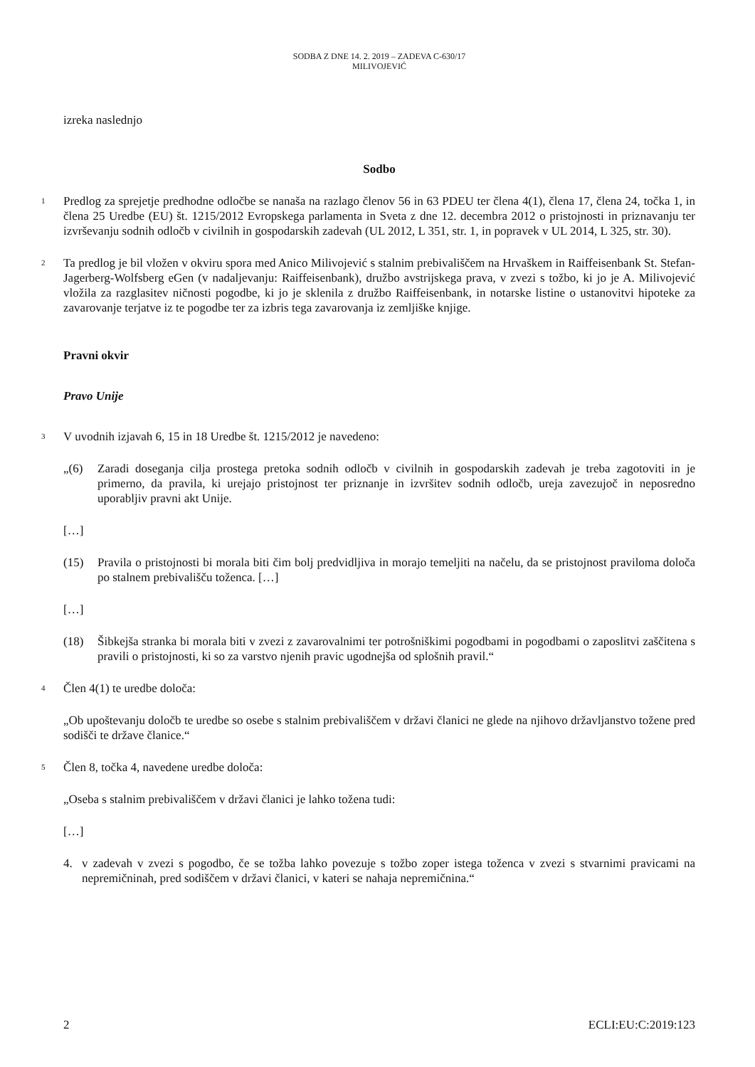SODBA Z DNE 14. 2. 2019 – ZADEVA C-630/17
MILIVOJEVIĆ
izreka naslednjo
Sodbo
1
Predlog za sprejetje predhodne odločbe se nanaša na razlago členov 56 in 63 PDEU ter člena 4(1), člena 17, člena 24, točka 1, in člena 25 Uredbe (EU) št. 1215/2012 Evropskega parlamenta in Sveta z dne 12. decembra 2012 o pristojnosti in priznavanju ter izvrševanju sodnih odločb v civilnih in gospodarskih zadevah (UL 2012, L 351, str. 1, in popravek v UL 2014, L 325, str. 30).
2
Ta predlog je bil vložen v okviru spora med Anico Milivojević s stalnim prebivališčem na Hrvaškem in Raiffeisenbank St. Stefan-Jagerberg-Wolfsberg eGen (v nadaljevanju: Raiffeisenbank), družbo avstrijskega prava, v zvezi s tožbo, ki jo je A. Milivojević vložila za razglasitev ničnosti pogodbe, ki jo je sklenila z družbo Raiffeisenbank, in notarske listine o ustanovitvi hipoteke za zavarovanje terjatve iz te pogodbe ter za izbris tega zavarovanja iz zemljiške knjige.
Pravni okvir
Pravo Unije
3
V uvodnih izjavah 6, 15 in 18 Uredbe št. 1215/2012 je navedeno:
„(6) Zaradi doseganja cilja prostega pretoka sodnih odločb v civilnih in gospodarskih zadevah je treba zagotoviti in je primerno, da pravila, ki urejajo pristojnost ter priznanje in izvršitev sodnih odločb, ureja zavezujoč in neposredno uporabljiv pravni akt Unije.
[…]
(15) Pravila o pristojnosti bi morala biti čim bolj predvidljiva in morajo temeljiti na načelu, da se pristojnost praviloma določa po stalnem prebivališču toženca. […]
[…]
(18) Šibkejša stranka bi morala biti v zvezi z zavarovalnimi ter potrošniškimi pogodbami in pogodbami o zaposlitvi zaščitena s pravili o pristojnosti, ki so za varstvo njenih pravic ugodnejša od splošnih pravil.“
4
Člen 4(1) te uredbe določa:
„Ob upoštevanju določb te uredbe so osebe s stalnim prebivališčem v državi članici ne glede na njihovo državljanstvo tožene pred sodišči te države članice.“
5
Člen 8, točka 4, navedene uredbe določa:
„Oseba s stalnim prebivališčem v državi članici je lahko tožena tudi:
[…]
4. v zadevah v zvezi s pogodbo, če se tožba lahko povezuje s tožbo zoper istega toženca v zvezi s stvarnimi pravicami na nepremičninah, pred sodiščem v državi članici, v kateri se nahaja nepremičnina.“
2 ECLI:EU:C:2019:123